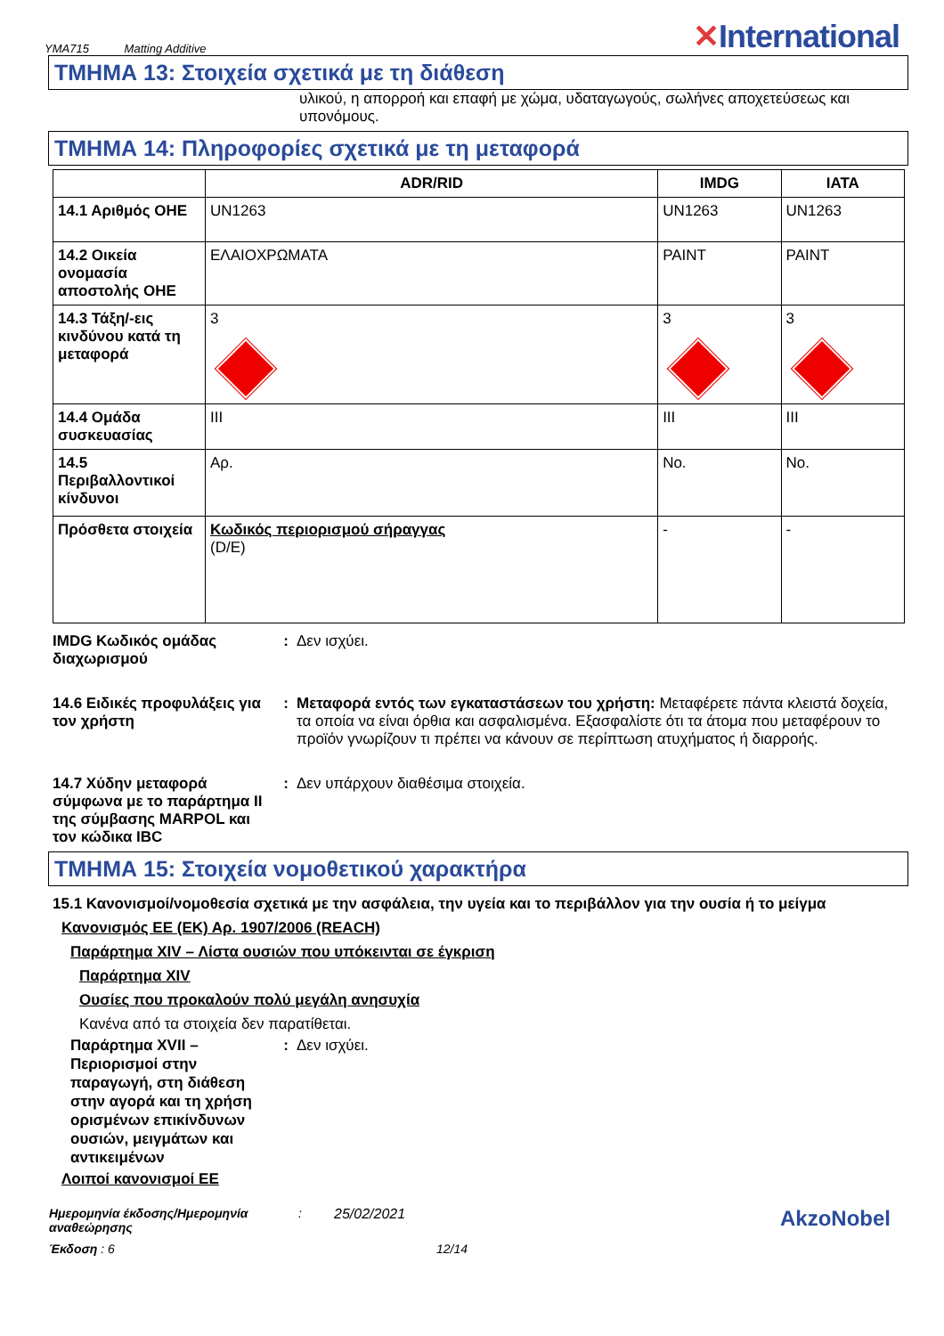YMA715 Matting Additive
✕International
ΤΜΗΜΑ 13: Στοιχεία σχετικά με τη διάθεση
υλικού, η απορροή και επαφή με χώμα, υδαταγωγούς, σωλήνες αποχετεύσεως και υπονόμους.
ΤΜΗΜΑ 14: Πληροφορίες σχετικά με τη μεταφορά
| | ADR/RID | IMDG | IATA |
| --- | --- | --- | --- |
| 14.1 Αριθμός ΟΗΕ | UN1263 | UN1263 | UN1263 |
| 14.2 Οικεία ονομασία αποστολής ΟΗΕ | ΕΛΑΙΟΧΡΩΜΑΤΑ | PAINT | PAINT |
| 14.3 Τάξη/-εις κινδύνου κατά τη μεταφορά | 3 | 3 | 3 |
| 14.4 Ομάδα συσκευασίας | III | III | III |
| 14.5 Περιβαλλοντικοί κίνδυνοι | Αρ. | No. | No. |
| Πρόσθετα στοιχεία | Κωδικός περιορισμού σήραγγας (D/E) | - | - |
IMDG Κωδικός ομάδας διαχωρισμού
: Δεν ισχύει.
14.6 Ειδικές προφυλάξεις για τον χρήστη
: Μεταφορά εντός των εγκαταστάσεων του χρήστη: Μεταφέρετε πάντα κλειστά δοχεία, τα οποία να είναι όρθια και ασφαλισμένα. Εξασφαλίστε ότι τα άτομα που μεταφέρουν το προϊόν γνωρίζουν τι πρέπει να κάνουν σε περίπτωση ατυχήματος ή διαρροής.
14.7 Χύδην μεταφορά σύμφωνα με το παράρτημα II της σύμβασης MARPOL και τον κώδικα IBC
: Δεν υπάρχουν διαθέσιμα στοιχεία.
ΤΜΗΜΑ 15: Στοιχεία νομοθετικού χαρακτήρα
15.1 Κανονισμοί/νομοθεσία σχετικά με την ασφάλεια, την υγεία και το περιβάλλον για την ουσία ή το μείγμα
Κανονισμός ΕΕ (ΕΚ) Αρ. 1907/2006 (REACH)
Παράρτημα XIV – Λίστα ουσιών που υπόκεινται σε έγκριση
Παράρτημα XIV
Ουσίες που προκαλούν πολύ μεγάλη ανησυχία
Κανένα από τα στοιχεία δεν παρατίθεται.
Παράρτημα XVII – Περιορισμοί στην παραγωγή, στη διάθεση στην αγορά και τη χρήση ορισμένων επικίνδυνων ουσιών, μειγμάτων και αντικειμένων
: Δεν ισχύει.
Λοιποί κανονισμοί ΕΕ
Ημερομηνία έκδοσης/Ημερομηνία αναθεώρησης
: 25/02/2021
AkzoNobel
Έκδοση : 6 12/14